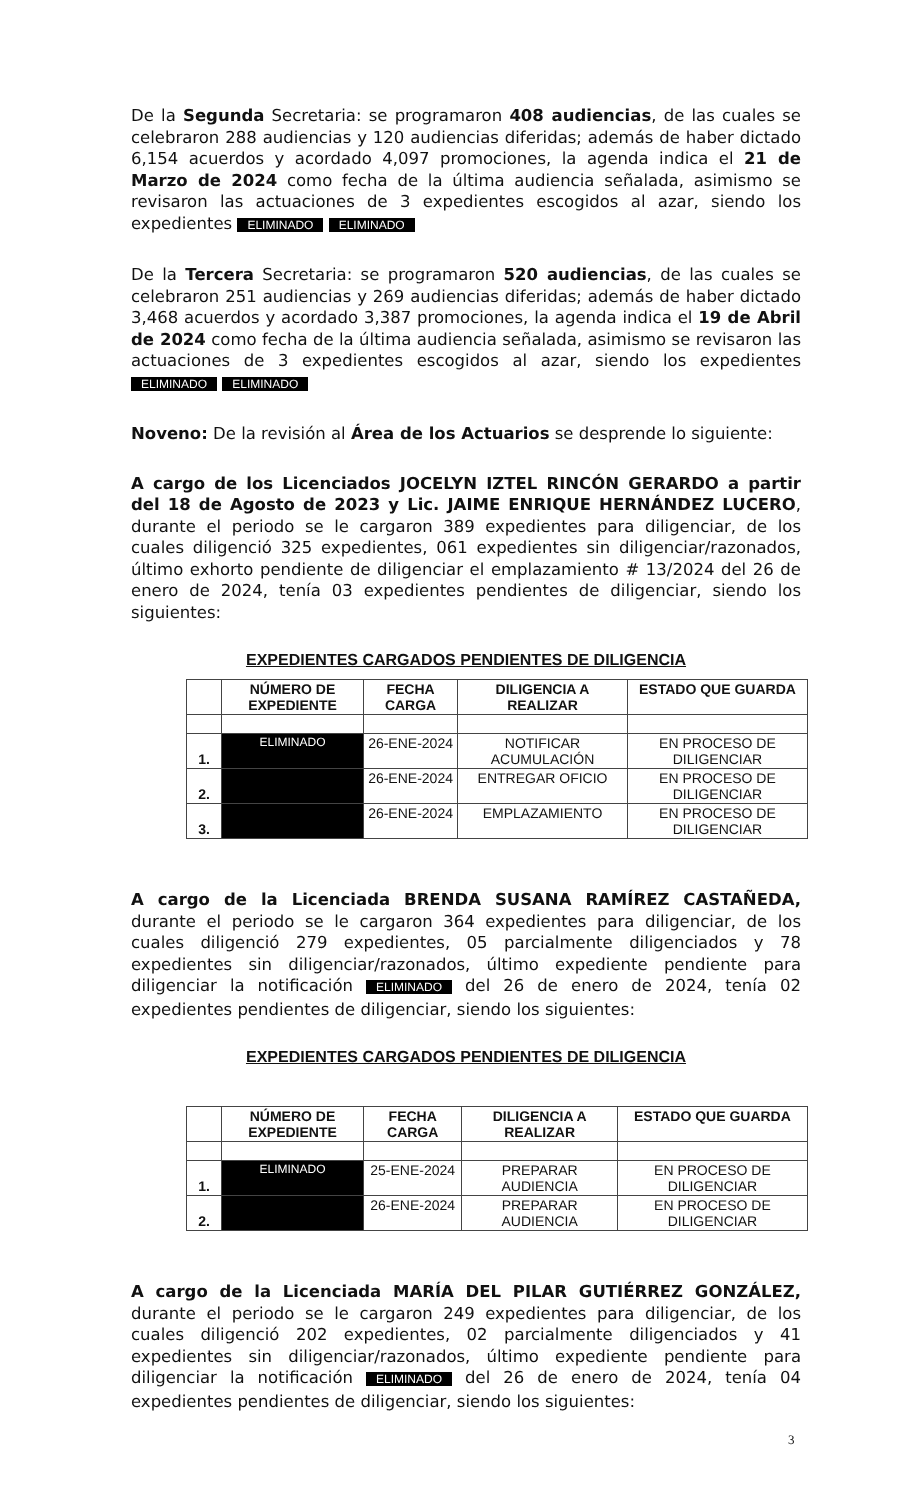De la Segunda Secretaria: se programaron 408 audiencias, de las cuales se celebraron 288 audiencias y 120 audiencias diferidas; además de haber dictado 6,154 acuerdos y acordado 4,097 promociones, la agenda indica el 21 de Marzo de 2024 como fecha de la última audiencia señalada, asimismo se revisaron las actuaciones de 3 expedientes escogidos al azar, siendo los expedientes ELIMINADO ELIMINADO
De la Tercera Secretaria: se programaron 520 audiencias, de las cuales se celebraron 251 audiencias y 269 audiencias diferidas; además de haber dictado 3,468 acuerdos y acordado 3,387 promociones, la agenda indica el 19 de Abril de 2024 como fecha de la última audiencia señalada, asimismo se revisaron las actuaciones de 3 expedientes escogidos al azar, siendo los expedientes ELIMINADO ELIMINADO
Noveno: De la revisión al Área de los Actuarios se desprende lo siguiente:
A cargo de los Licenciados JOCELYN IZTEL RINCÓN GERARDO a partir del 18 de Agosto de 2023 y Lic. JAIME ENRIQUE HERNÁNDEZ LUCERO, durante el periodo se le cargaron 389 expedientes para diligenciar, de los cuales diligenció 325 expedientes, 061 expedientes sin diligenciar/razonados, último exhorto pendiente de diligenciar el emplazamiento # 13/2024 del 26 de enero de 2024, tenía 03 expedientes pendientes de diligenciar, siendo los siguientes:
EXPEDIENTES CARGADOS PENDIENTES DE DILIGENCIA
| | NÚMERO DE EXPEDIENTE | FECHA CARGA | DILIGENCIA A REALIZAR | ESTADO QUE GUARDA |
| --- | --- | --- | --- | --- |
| 1. | ELIMINADO | 26-ENE-2024 | NOTIFICAR ACUMULACIÓN | EN PROCESO DE DILIGENCIAR |
| 2. | | 26-ENE-2024 | ENTREGAR OFICIO | EN PROCESO DE DILIGENCIAR |
| 3. | | 26-ENE-2024 | EMPLAZAMIENTO | EN PROCESO DE DILIGENCIAR |
A cargo de la Licenciada BRENDA SUSANA RAMÍREZ CASTAÑEDA, durante el periodo se le cargaron 364 expedientes para diligenciar, de los cuales diligenció 279 expedientes, 05 parcialmente diligenciados y 78 expedientes sin diligenciar/razonados, último expediente pendiente para diligenciar la notificación ELIMINADO del 26 de enero de 2024, tenía 02 expedientes pendientes de diligenciar, siendo los siguientes:
EXPEDIENTES CARGADOS PENDIENTES DE DILIGENCIA
| | NÚMERO DE EXPEDIENTE | FECHA CARGA | DILIGENCIA A REALIZAR | ESTADO QUE GUARDA |
| --- | --- | --- | --- | --- |
| 1. | ELIMINADO | 25-ENE-2024 | PREPARAR AUDIENCIA | EN PROCESO DE DILIGENCIAR |
| 2. | | 26-ENE-2024 | PREPARAR AUDIENCIA | EN PROCESO DE DILIGENCIAR |
A cargo de la Licenciada MARÍA DEL PILAR GUTIÉRREZ GONZÁLEZ, durante el periodo se le cargaron 249 expedientes para diligenciar, de los cuales diligenció 202 expedientes, 02 parcialmente diligenciados y 41 expedientes sin diligenciar/razonados, último expediente pendiente para diligenciar la notificación ELIMINADO del 26 de enero de 2024, tenía 04 expedientes pendientes de diligenciar, siendo los siguientes:
3